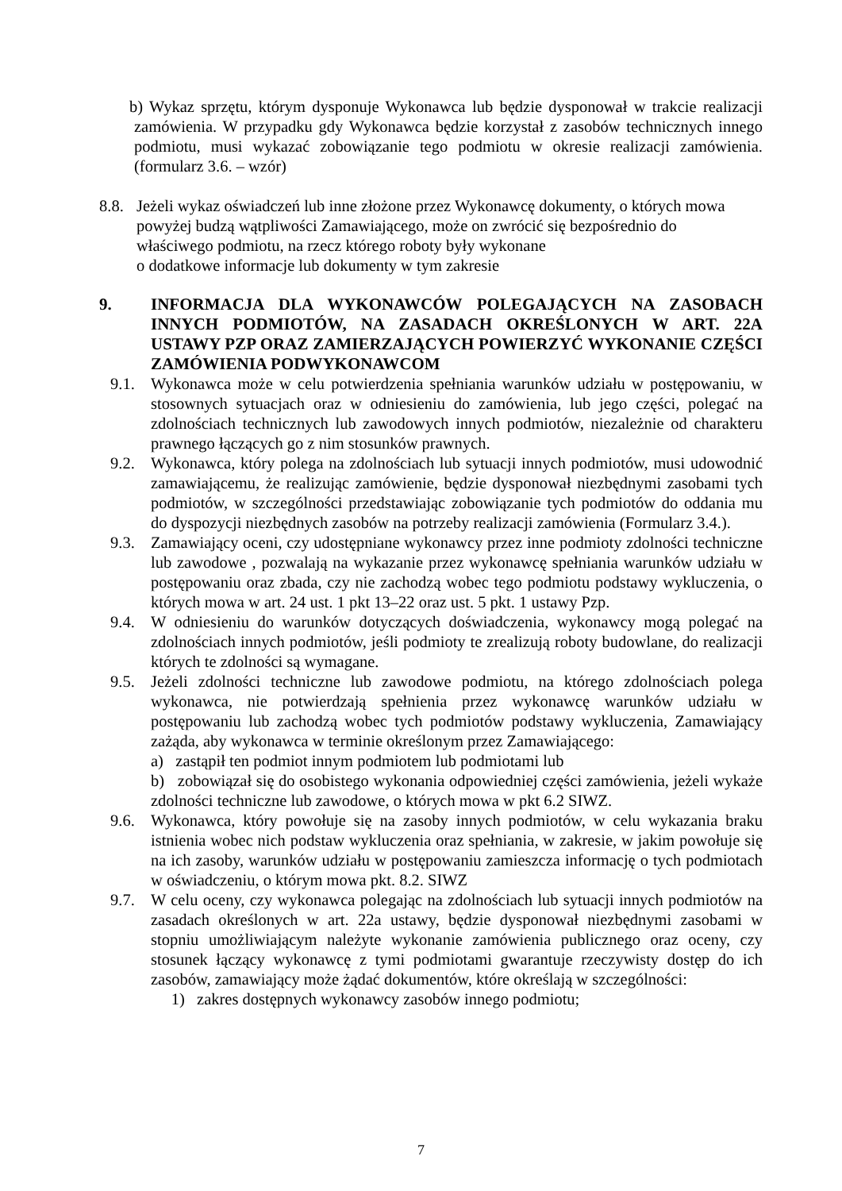b) Wykaz sprzętu, którym dysponuje Wykonawca lub będzie dysponował w trakcie realizacji zamówienia. W przypadku gdy Wykonawca będzie korzystał z zasobów technicznych innego podmiotu, musi wykazać zobowiązanie tego podmiotu w okresie realizacji zamówienia. (formularz 3.6. – wzór)
8.8.
Jeżeli wykaz oświadczeń lub inne złożone przez Wykonawcę dokumenty, o których mowa
powyżej budzą wątpliwości Zamawiającego, może on zwrócić się bezpośrednio do
właściwego podmiotu, na rzecz którego roboty były wykonane
o dodatkowe informacje lub dokumenty w tym zakresie
9. INFORMACJA DLA WYKONAWCÓW POLEGAJĄCYCH NA ZASOBACH INNYCH PODMIOTÓW, NA ZASADACH OKREŚLONYCH W ART. 22A USTAWY PZP ORAZ ZAMIERZAJĄCYCH POWIERZYĆ WYKONANIE CZĘŚCI ZAMÓWIENIA PODWYKONAWCOM
9.1. Wykonawca może w celu potwierdzenia spełniania warunków udziału w postępowaniu, w stosownych sytuacjach oraz w odniesieniu do zamówienia, lub jego części, polegać na zdolnościach technicznych lub zawodowych innych podmiotów, niezależnie od charakteru prawnego łączących go z nim stosunków prawnych.
9.2. Wykonawca, który polega na zdolnościach lub sytuacji innych podmiotów, musi udowodnić zamawiającemu, że realizując zamówienie, będzie dysponował niezbędnymi zasobami tych podmiotów, w szczególności przedstawiając zobowiązanie tych podmiotów do oddania mu do dyspozycji niezbędnych zasobów na potrzeby realizacji zamówienia (Formularz 3.4.).
9.3. Zamawiający oceni, czy udostępniane wykonawcy przez inne podmioty zdolności techniczne lub zawodowe , pozwalają na wykazanie przez wykonawcę spełniania warunków udziału w postępowaniu oraz zbada, czy nie zachodzą wobec tego podmiotu podstawy wykluczenia, o których mowa w art. 24 ust. 1 pkt 13–22 oraz ust. 5 pkt. 1 ustawy Pzp.
9.4. W odniesieniu do warunków dotyczących doświadczenia, wykonawcy mogą polegać na zdolnościach innych podmiotów, jeśli podmioty te zrealizują roboty budowlane, do realizacji których te zdolności są wymagane.
9.5. Jeżeli zdolności techniczne lub zawodowe podmiotu, na którego zdolnościach polega wykonawca, nie potwierdzają spełnienia przez wykonawcę warunków udziału w postępowaniu lub zachodzą wobec tych podmiotów podstawy wykluczenia, Zamawiający zażąda, aby wykonawca w terminie określonym przez Zamawiającego:
a) zastąpił ten podmiot innym podmiotem lub podmiotami lub
b) zobowiązał się do osobistego wykonania odpowiedniej części zamówienia, jeżeli wykaże zdolności techniczne lub zawodowe, o których mowa w pkt 6.2 SIWZ.
9.6. Wykonawca, który powołuje się na zasoby innych podmiotów, w celu wykazania braku istnienia wobec nich podstaw wykluczenia oraz spełniania, w zakresie, w jakim powołuje się na ich zasoby, warunków udziału w postępowaniu zamieszcza informację o tych podmiotach w oświadczeniu, o którym mowa pkt. 8.2. SIWZ
9.7. W celu oceny, czy wykonawca polegając na zdolnościach lub sytuacji innych podmiotów na zasadach określonych w art. 22a ustawy, będzie dysponował niezbędnymi zasobami w stopniu umożliwiającym należyte wykonanie zamówienia publicznego oraz oceny, czy stosunek łączący wykonawcę z tymi podmiotami gwarantuje rzeczywisty dostęp do ich zasobów, zamawiający może żądać dokumentów, które określają w szczególności:
1) zakres dostępnych wykonawcy zasobów innego podmiotu;
7